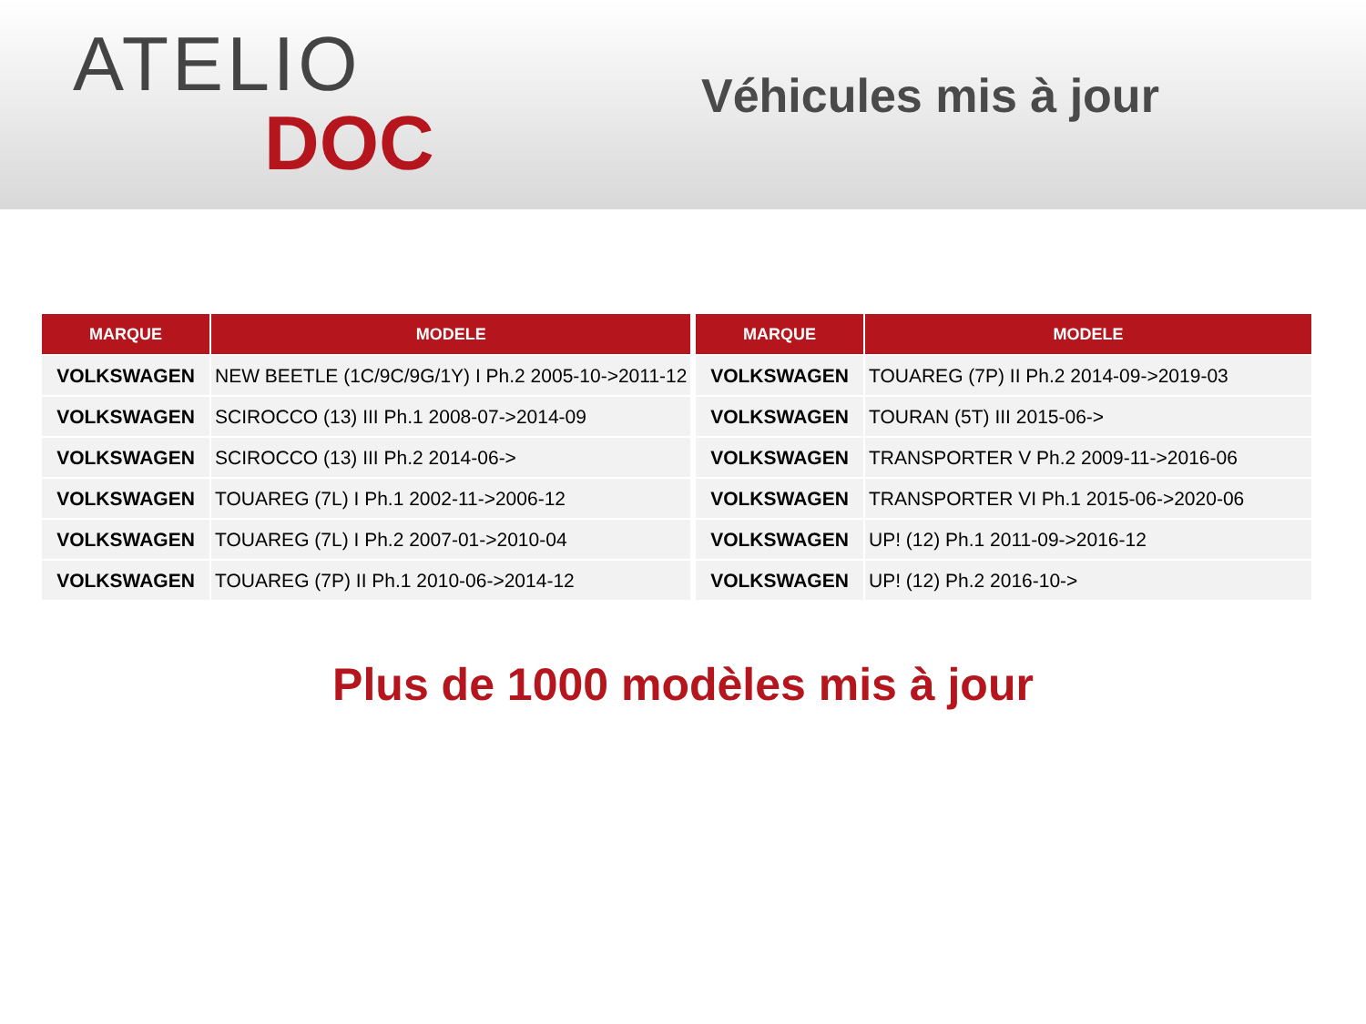ATELIO
DOC
Véhicules mis à jour
| MARQUE | MODELE |
| --- | --- |
| VOLKSWAGEN | NEW BEETLE (1C/9C/9G/1Y) I Ph.2 2005-10->2011-12 |
| VOLKSWAGEN | SCIROCCO (13) III Ph.1 2008-07->2014-09 |
| VOLKSWAGEN | SCIROCCO (13) III Ph.2 2014-06-> |
| VOLKSWAGEN | TOUAREG (7L) I Ph.1 2002-11->2006-12 |
| VOLKSWAGEN | TOUAREG (7L) I Ph.2 2007-01->2010-04 |
| VOLKSWAGEN | TOUAREG (7P) II Ph.1 2010-06->2014-12 |
| MARQUE | MODELE |
| --- | --- |
| VOLKSWAGEN | TOUAREG (7P) II Ph.2 2014-09->2019-03 |
| VOLKSWAGEN | TOURAN (5T) III 2015-06-> |
| VOLKSWAGEN | TRANSPORTER V Ph.2 2009-11->2016-06 |
| VOLKSWAGEN | TRANSPORTER VI Ph.1 2015-06->2020-06 |
| VOLKSWAGEN | UP! (12) Ph.1 2011-09->2016-12 |
| VOLKSWAGEN | UP! (12) Ph.2 2016-10-> |
Plus de 1000 modèles mis à jour